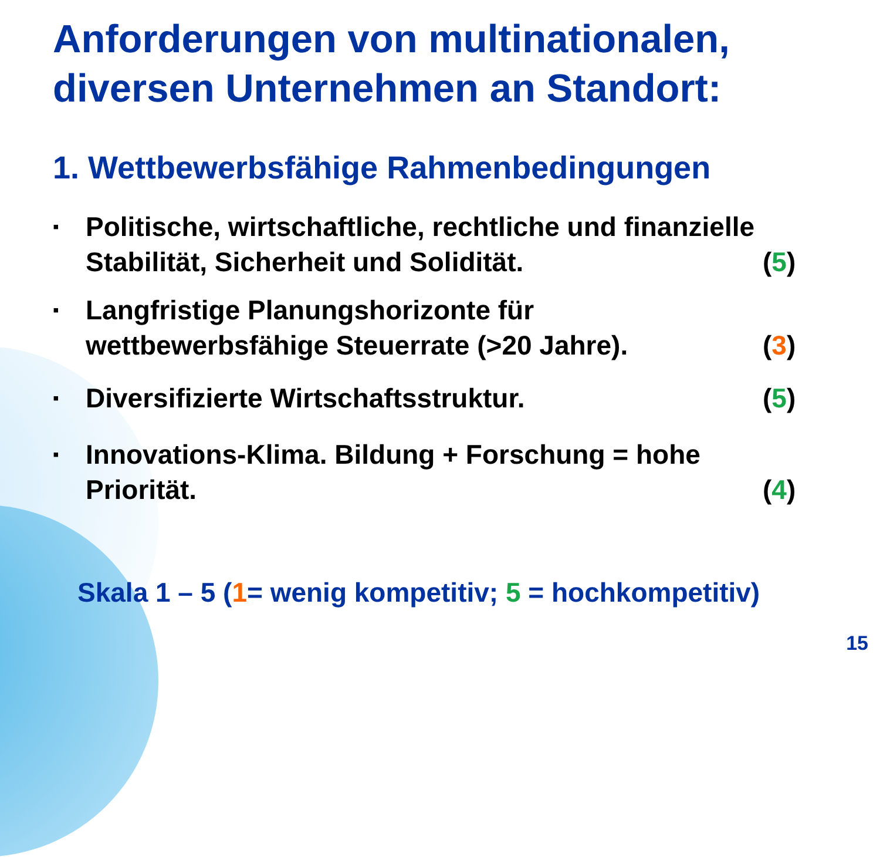Anforderungen von multinationalen, diversen Unternehmen an Standort:
1. Wettbewerbsfähige Rahmenbedingungen
▪ Politische, wirtschaftliche, rechtliche und finanzielle Stabilität, Sicherheit und Solidität. (5)
▪ Langfristige Planungshorizonte für wettbewerbsfähige Steuerrate (>20 Jahre). (3)
▪ Diversifizierte Wirtschaftsstruktur. (5)
▪ Innovations-Klima. Bildung + Forschung = hohe Priorität. (4)
Skala 1 – 5 (1= wenig kompetitiv; 5 = hochkompetitiv)
15